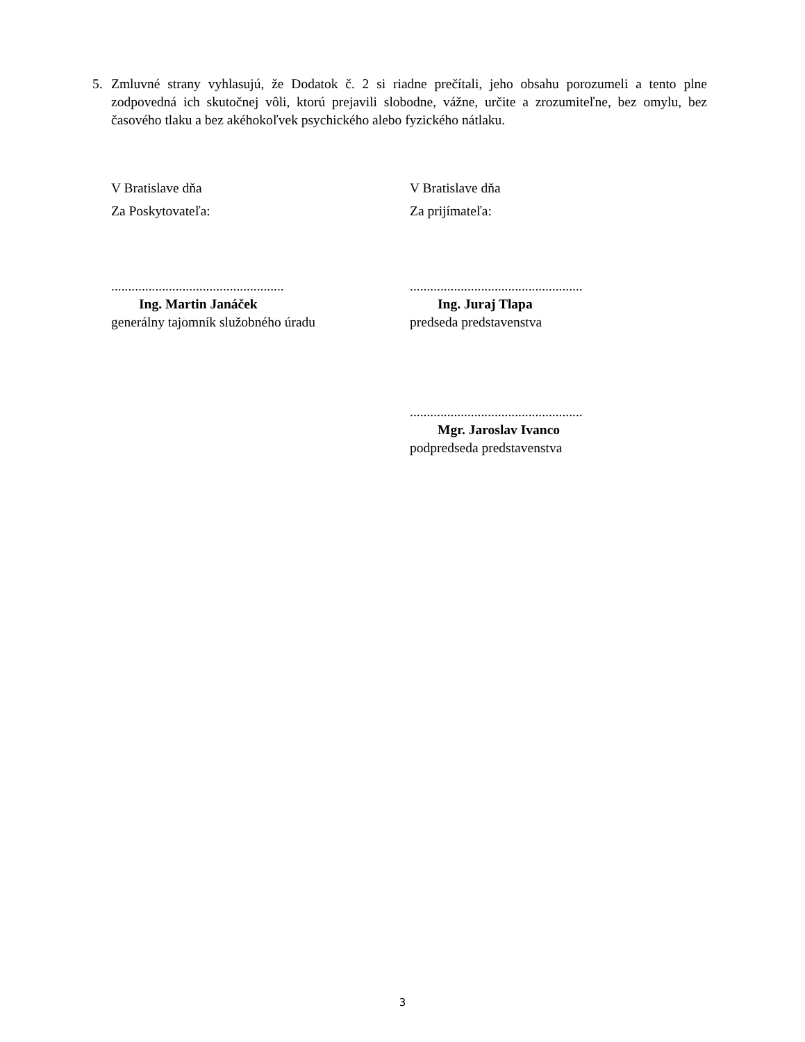5. Zmluvné strany vyhlasujú, že Dodatok č. 2 si riadne prečítali, jeho obsahu porozumeli a tento plne zodpovedná ich skutočnej vôli, ktorú prejavili slobodne, vážne, určite a zrozumiteľne, bez omylu, bez časového tlaku a bez akéhokoľvek psychického alebo fyzického nátlaku.
V Bratislave dňa
Za Poskytovateľa:
...................................................
Ing. Martin Janáček
generálny tajomník služobného úradu
V Bratislave dňa
Za prijímateľa:
...................................................
Ing. Juraj Tlapa
predseda predstavenstva
...................................................
Mgr. Jaroslav Ivanco
podpredseda predstavenstva
3